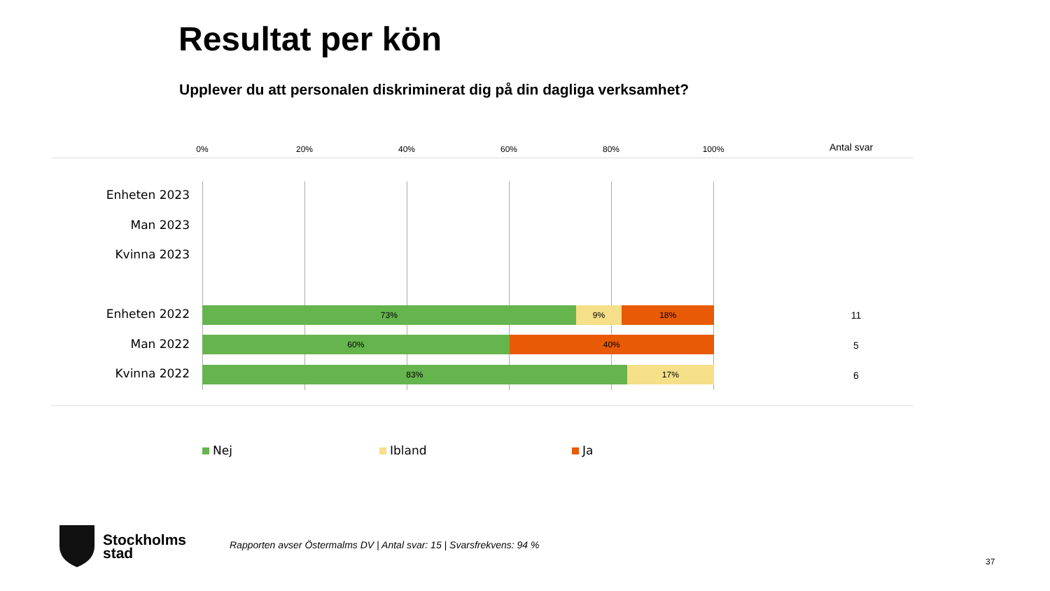Resultat per kön
Upplever du att personalen diskriminerat dig på din dagliga verksamhet?
0% 20% 40% 60% 80% 100% Antal svar
Enheten 2023
Man 2023
Kvinna 2023
Enheten 2022
73% 9% 18% 11
Man 2022
60% 40% 5
Kvinna 2022
83% 17% 6
Nej Ibland Ja
Stockholms
stad
Rapporten avser Östermalms DV | Antal svar: 15 | Svarsfrekvens: 94 %
37